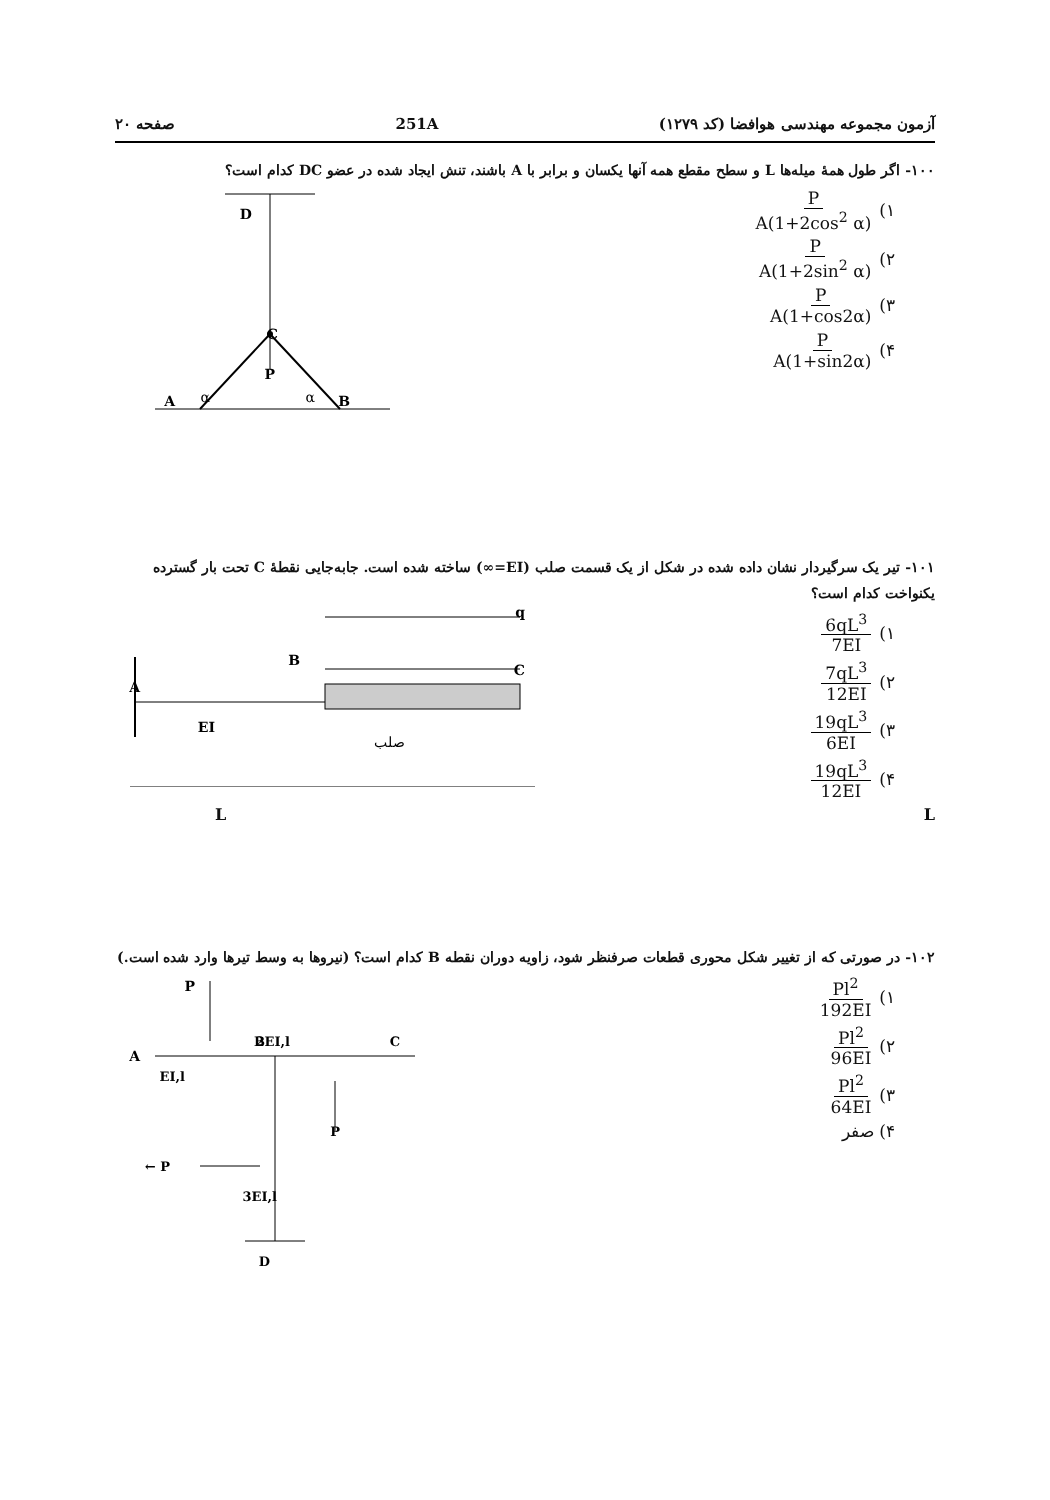آزمون مجموعه مهندسی هوافضا (کد ۱۲۷۹) 251A صفحه ۲۰
۱۰۰- اگر طول همهٔ میله‌ها L و سطح مقطع همه آنها یکسان و برابر با A باشند، تنش ایجاد شده در عضو DC کدام است؟
۱) P A(1+2cos<sup>2</sup> α)
۲) P A(1+2sin<sup>2</sup> α)
۳) P A(1+cos2α)
۴) P A(1+sin2α)
D
C
P
A
α
α
B
۱۰۱- تیر یک سرگیردار نشان داده شده در شکل از یک قسمت صلب (EI=∞) ساخته شده است. جابه‌جایی نقطهٔ C تحت بار گسترده یکنواخت کدام است؟
۱) 6qL<sup>3</sup> 7EI
۲) 7qL<sup>3</sup> 12EI
۳) 19qL<sup>3</sup> 6EI
۴) 19qL<sup>3</sup> 12EI
A
EI
B
C
q
صلب
L L
۱۰۲- در صورتی که از تغییر شکل محوری قطعات صرفنظر شود، زاویه دوران نقطه B کدام است؟ (نیروها به وسط تیرها وارد شده است.)
۱) Pl<sup>2</sup> 192EI
۲) Pl<sup>2</sup> 96EI
۳) Pl<sup>2</sup> 64EI
۴) صفر
P
A
B
2EI,l
C
EI,l
P
P ←
3EI,l
D